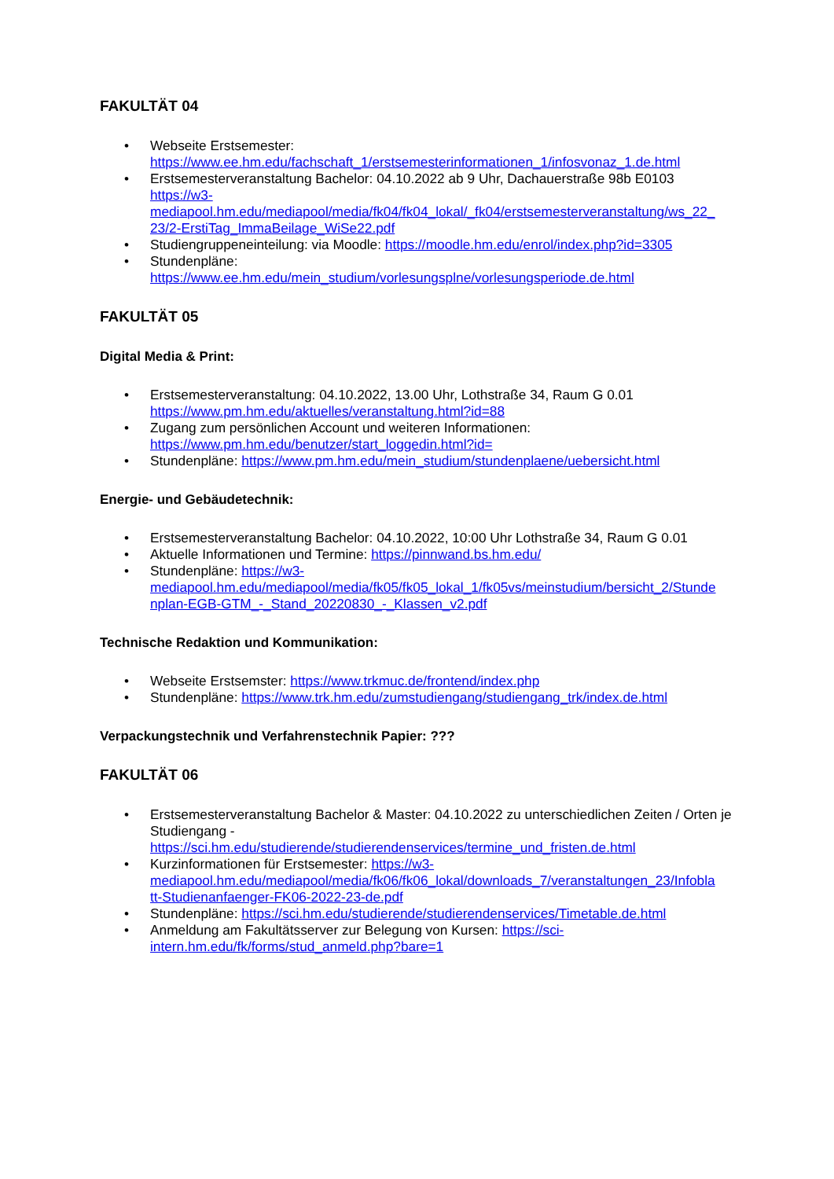FAKULTÄT 04
• Webseite Erstsemester:
https://www.ee.hm.edu/fachschaft_1/erstsemesterinformationen_1/infosvonaz_1.de.html
• Erstsemesterveranstaltung Bachelor: 04.10.2022 ab 9 Uhr, Dachauerstraße 98b E0103
https://w3-
mediapool.hm.edu/mediapool/media/fk04/fk04_lokal/_fk04/erstsemesterveranstaltung/ws_22_
23/2-ErstiTag_ImmaBeilage_WiSe22.pdf
• Studiengruppeneinteilung: via Moodle: https://moodle.hm.edu/enrol/index.php?id=3305
• Stundenpläne:
https://www.ee.hm.edu/mein_studium/vorlesungsplne/vorlesungsperiode.de.html
FAKULTÄT 05
Digital Media & Print:
• Erstsemesterveranstaltung: 04.10.2022, 13.00 Uhr, Lothstraße 34, Raum G 0.01
https://www.pm.hm.edu/aktuelles/veranstaltung.html?id=88
• Zugang zum persönlichen Account und weiteren Informationen:
https://www.pm.hm.edu/benutzer/start_loggedin.html?id=
• Stundenpläne: https://www.pm.hm.edu/mein_studium/stundenplaene/uebersicht.html
Energie- und Gebäudetechnik:
• Erstsemesterveranstaltung Bachelor: 04.10.2022, 10:00 Uhr Lothstraße 34, Raum G 0.01
• Aktuelle Informationen und Termine: https://pinnwand.bs.hm.edu/
• Stundenpläne: https://w3-
mediapool.hm.edu/mediapool/media/fk05/fk05_lokal_1/fk05vs/meinstudium/bersicht_2/Stunde
nplan-EGB-GTM_-_Stand_20220830_-_Klassen_v2.pdf
Technische Redaktion und Kommunikation:
• Webseite Erstsemster: https://www.trkmuc.de/frontend/index.php
• Stundenpläne: https://www.trk.hm.edu/zumstudiengang/studiengang_trk/index.de.html
Verpackungstechnik und Verfahrenstechnik Papier: ???
FAKULTÄT 06
• Erstsemesterveranstaltung Bachelor & Master: 04.10.2022 zu unterschiedlichen Zeiten / Orten je Studiengang -
https://sci.hm.edu/studierende/studierendenservices/termine_und_fristen.de.html
• Kurzinformationen für Erstsemester: https://w3-
mediapool.hm.edu/mediapool/media/fk06/fk06_lokal/downloads_7/veranstaltungen_23/Infobla
tt-Studienanfaenger-FK06-2022-23-de.pdf
• Stundenpläne: https://sci.hm.edu/studierende/studierendenservices/Timetable.de.html
• Anmeldung am Fakultätsserver zur Belegung von Kursen: https://sci-
intern.hm.edu/fk/forms/stud_anmeld.php?bare=1